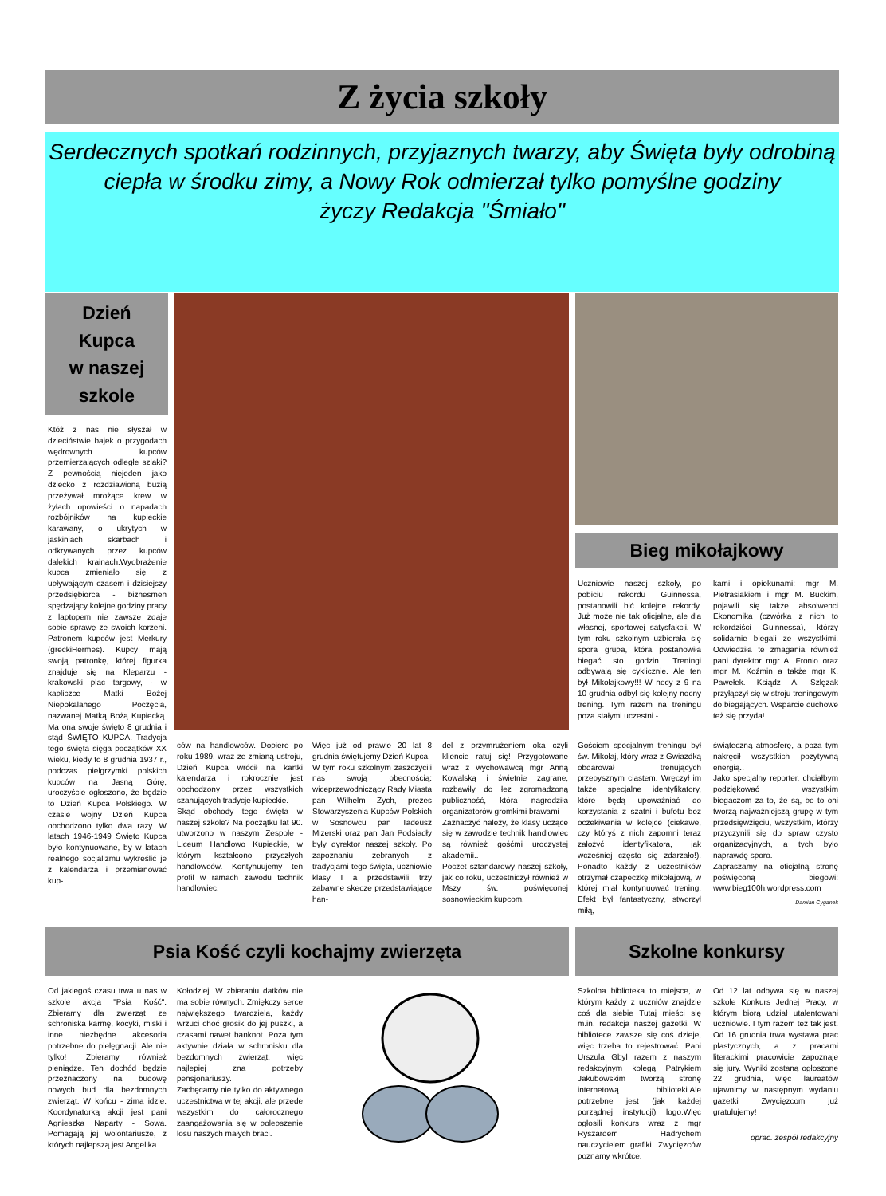Z życia szkoły
Serdecznych spotkań rodzinnych, przyjaznych twarzy, aby Święta były odrobiną ciepła w środku zimy, a Nowy Rok odmierzał tylko pomyślne godziny
życzy Redakcja "Śmiało"
Dzień
Kupca
w naszej
szkole
Któż z nas nie słyszał w dzieciństwie bajek o przygodach wędrownych kupców przemierzających odległe szlaki? Z pewnością niejeden jako dziecko z rozdziawioną buzią przeżywał mrożące krew w żyłach opowieści o napadach rozbójników na kupieckie karawany, o ukrytych w jaskiniach skarbach i odkrywanych przez kupców dalekich krainach.Wyobrażenie kupca zmieniało się z upływającym czasem i dzisiejszy przedsiębiorca - biznesmen spędzający kolejne godziny pracy z laptopem nie zawsze zdaje sobie sprawę ze swoich korzeni. Patronem kupców jest Merkury (greckiHermes). Kupcy mają swoją patronkę, której figurka znajduje się na Kleparzu - krakowski plac targowy, - w kapliczce Matki Bożej Niepokalanego Poczęcia, nazwanej Matką Bożą Kupiecką. Ma ona swoje święto 8 grudnia i stąd ŚWIĘTO KUPCA. Tradycja tego święta sięga początków XX wieku, kiedy to 8 grudnia 1937 r., podczas pielgrzymki polskich kupców na Jasną Górę, uroczyście ogłoszono, że będzie to Dzień Kupca Polskiego. W czasie wojny Dzień Kupca obchodzono tylko dwa razy. W latach 1946-1949 Święto Kupca było kontynuowane, by w latach realnego socjalizmu wykreślić je z kalendarza i przemianować kup-
ców na handlowców. Dopiero po roku 1989, wraz ze zmianą ustroju, Dzień Kupca wrócił na kartki kalendarza i rokrocznie jest obchodzony przez wszystkich szanujących tradycje kupieckie.
Skąd obchody tego święta w naszej szkole? Na początku lat 90. utworzono w naszym Zespole - Liceum Handlowo Kupieckie, w którym kształcono przyszłych handlowców. Kontynuujemy ten profil w ramach zawodu technik handlowiec.
Więc już od prawie 20 lat 8 grudnia świętujemy Dzień Kupca.
W tym roku szkolnym zaszczycili nas swoją obecnością: wiceprzewodniczący Rady Miasta pan Wilhelm Zych, prezes Stowarzyszenia Kupców Polskich w Sosnowcu pan Tadeusz Mizerski oraz pan Jan Podsiadły były dyrektor naszej szkoły. Po zapoznaniu zebranych z tradycjami tego święta, uczniowie klasy I a przedstawili trzy zabawne skecze przedstawiające han-
del z przymrużeniem oka czyli kliencie ratuj się! Przygotowane wraz z wychowawcą mgr Anną Kowalską i świetnie zagrane, rozbawiły do łez zgromadzoną publiczność, która nagrodziła organizatorów gromkimi brawami
Zaznaczyć należy, że klasy uczące się w zawodzie technik handlowiec są również gośćmi uroczystej akademii..
Poczet sztandarowy naszej szkoły, jak co roku, uczestniczył również w Mszy św. poświęconej sosnowieckim kupcom.
Bieg mikołajkowy
Uczniowie naszej szkoły, po pobiciu rekordu Guinnessa, postanowili bić kolejne rekordy. Już może nie tak oficjalne, ale dla własnej, sportowej satysfakcji. W tym roku szkolnym uzbierała się spora grupa, która postanowiła biegać sto godzin. Treningi odbywają się cyklicznie. Ale ten był Mikołajkowy!!! W nocy z 9 na 10 grudnia odbył się kolejny nocny trening. Tym razem na treningu poza stałymi uczestni -
kami i opiekunami: mgr M. Pietrasiakiem i mgr M. Buckim, pojawili się także absolwenci Ekonomika (czwórka z nich to rekordziści Guinnessa), którzy solidarnie biegali ze wszystkimi. Odwiedziła te zmagania również pani dyrektor mgr A. Fronio oraz mgr M. Koźmin a także mgr K. Pawełek. Ksiądz A. Szlęzak przyłączył się w stroju treningowym do biegających. Wsparcie duchowe też się przyda!
Gościem specjalnym treningu był św. Mikołaj, który wraz z Gwiazdką obdarował trenujących przepysznym ciastem. Wręczył im także specjalne identyfikatory, które będą upoważniać do korzystania z szatni i bufetu bez oczekiwania w kolejce (ciekawe, czy któryś z nich zapomni teraz założyć identyfikatora, jak wcześniej często się zdarzało!). Ponadto każdy z uczestników otrzymał czapeczkę mikołajową, w której miał kontynuować trening. Efekt był fantastyczny, stworzył miłą,
świąteczną atmosferę, a poza tym nakręcił wszystkich pozytywną energią..
Jako specjalny reporter, chciałbym podziękować wszystkim biegaczom za to, że są, bo to oni tworzą najważniejszą grupę w tym przedsięwzięciu, wszystkim, którzy przyczynili się do spraw czysto organizacyjnych, a tych było naprawdę sporo.
Zapraszamy na oficjalną stronę poświęconą biegowi: www.bieg100h.wordpress.com
Damian Cyganek
Psia Kość czyli kochajmy zwierzęta Szkolne konkursy
Od jakiegoś czasu trwa u nas w szkole akcja "Psia Kość". Zbieramy dla zwierząt ze schroniska karmę, kocyki, miski i inne niezbędne akcesoria potrzebne do pielęgnacji. Ale nie tylko! Zbieramy również pieniądze. Ten dochód będzie przeznaczony na budowę nowych bud dla bezdomnych zwierząt. W końcu - zima idzie. Koordynatorką akcji jest pani Agnieszka Naparty - Sowa. Pomagają jej wolontariusze, z których najlepszą jest Angelika
Kołodziej. W zbieraniu datków nie ma sobie równych. Zmiękczy serce największego twardziela, każdy wrzuci choć grosik do jej puszki, a czasami nawet banknot. Poza tym aktywnie działa w schronisku dla bezdomnych zwierząt, więc najlepiej zna potrzeby pensjonariuszy.
Zachęcamy nie tylko do aktywnego uczestnictwa w tej akcji, ale przede wszystkim do całorocznego zaangażowania się w polepszenie losu naszych małych braci.
Szkolna biblioteka to miejsce, w którym każdy z uczniów znajdzie coś dla siebie Tutaj mieści się m.in. redakcja naszej gazetki, W bibliotece zawsze się coś dzieje, więc trzeba to rejestrować. Pani Urszula Gbyl razem z naszym redakcyjnym kolegą Patrykiem Jakubowskim tworzą stronę internetową biblioteki.Ale potrzebne jest (jak każdej porządnej instytucji) logo.Więc ogłosili konkurs wraz z mgr Ryszardem Hadrychem nauczycielem grafiki. Zwycięzców poznamy wkrótce.
Od 12 lat odbywa się w naszej szkole Konkurs Jednej Pracy, w którym biorą udział utalentowani uczniowie. I tym razem też tak jest. Od 16 grudnia trwa wystawa prac plastycznych, a z pracami literackimi pracowicie zapoznaje się jury. Wyniki zostaną ogłoszone 22 grudnia, więc laureatów ujawnimy w następnym wydaniu gazetki Zwycięzcom już gratulujemy!
oprac. zespół redakcyjny